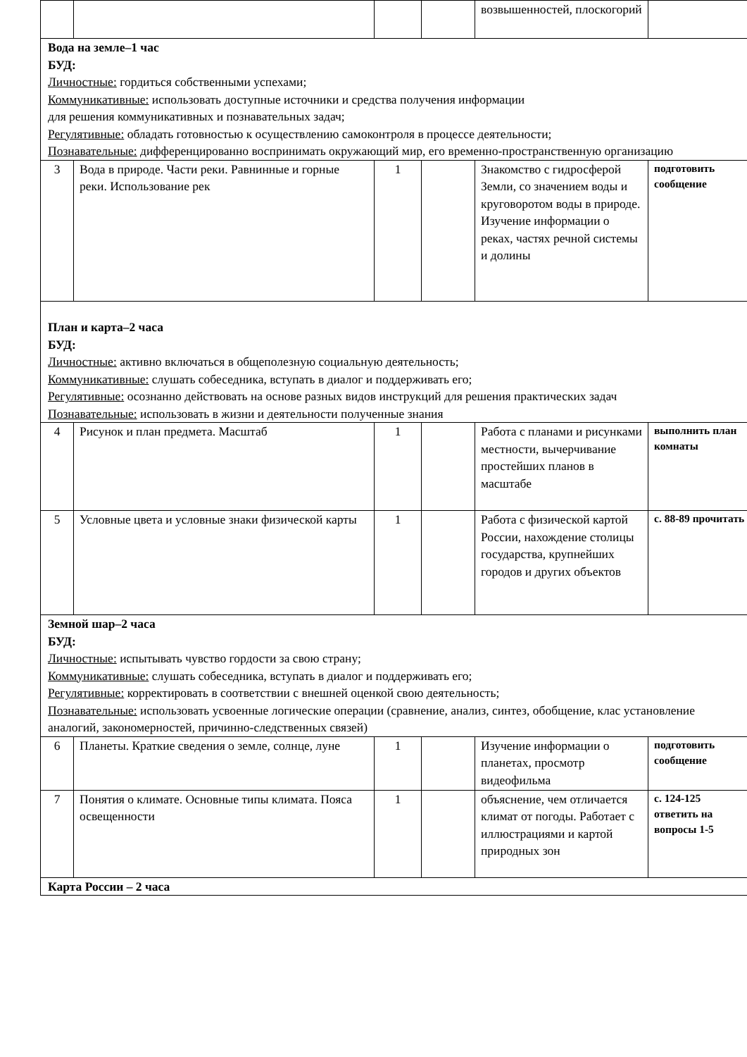| | | | | возвышенностей, плоскогорий | |
| Вода на земле–1 час БУД: Личностные: гордиться собственными успехами; Коммуникативные: использовать доступные источники и средства получения информации для решения коммуникативных и познавательных задач; Регулятивные: обладать готовностью к осуществлению самоконтроля в процессе деятельности; Познавательные: дифференцированно воспринимать окружающий мир, его временно-пространственную организацию | | | | | |
| 3 | Вода в природе. Части реки. Равнинные и горные реки. Использование рек | 1 | | Знакомство с гидросферой Земли, со значением воды и круговоротом воды в природе. Изучение информации о реках, частях речной системы и долины | подготовить сообщение |
| План и карта–2 часа БУД: Личностные: активно включаться в общеполезную социальную деятельность; Коммуникативные: слушать собеседника, вступать в диалог и поддерживать его; Регулятивные: осознанно действовать на основе разных видов инструкций для решения практических задач Познавательные: использовать в жизни и деятельности полученные знания | | | | | |
| 4 | Рисунок и план предмета. Масштаб | 1 | | Работа с планами и рисунками местности, вычерчивание простейших планов в масштабе | выполнить план комнаты |
| 5 | Условные цвета и условные знаки физической карты | 1 | | Работа с физической картой России, нахождение столицы государства, крупнейших городов и других объектов | с. 88-89 прочитать |
| Земной шар–2 часа БУД: Личностные: испытывать чувство гордости за свою страну; Коммуникативные: слушать собеседника, вступать в диалог и поддерживать его; Регулятивные: корректировать в соответствии с внешней оценкой свою деятельность; Познавательные: использовать усвоенные логические операции (сравнение, анализ, синтез, обобщение, клас установление аналогий, закономерностей, причинно-следственных связей) | | | | | |
| 6 | Планеты. Краткие сведения о земле, солнце, луне | 1 | | Изучение информации о планетах, просмотр видеофильма | подготовить сообщение |
| 7 | Понятия о климате. Основные типы климата. Пояса освещенности | 1 | | объяснение, чем отличается климат от погоды. Работает с иллюстрациями и картой природных зон | с. 124-125 ответить на вопросы 1-5 |
| Карта России – 2 часа | | | | | |